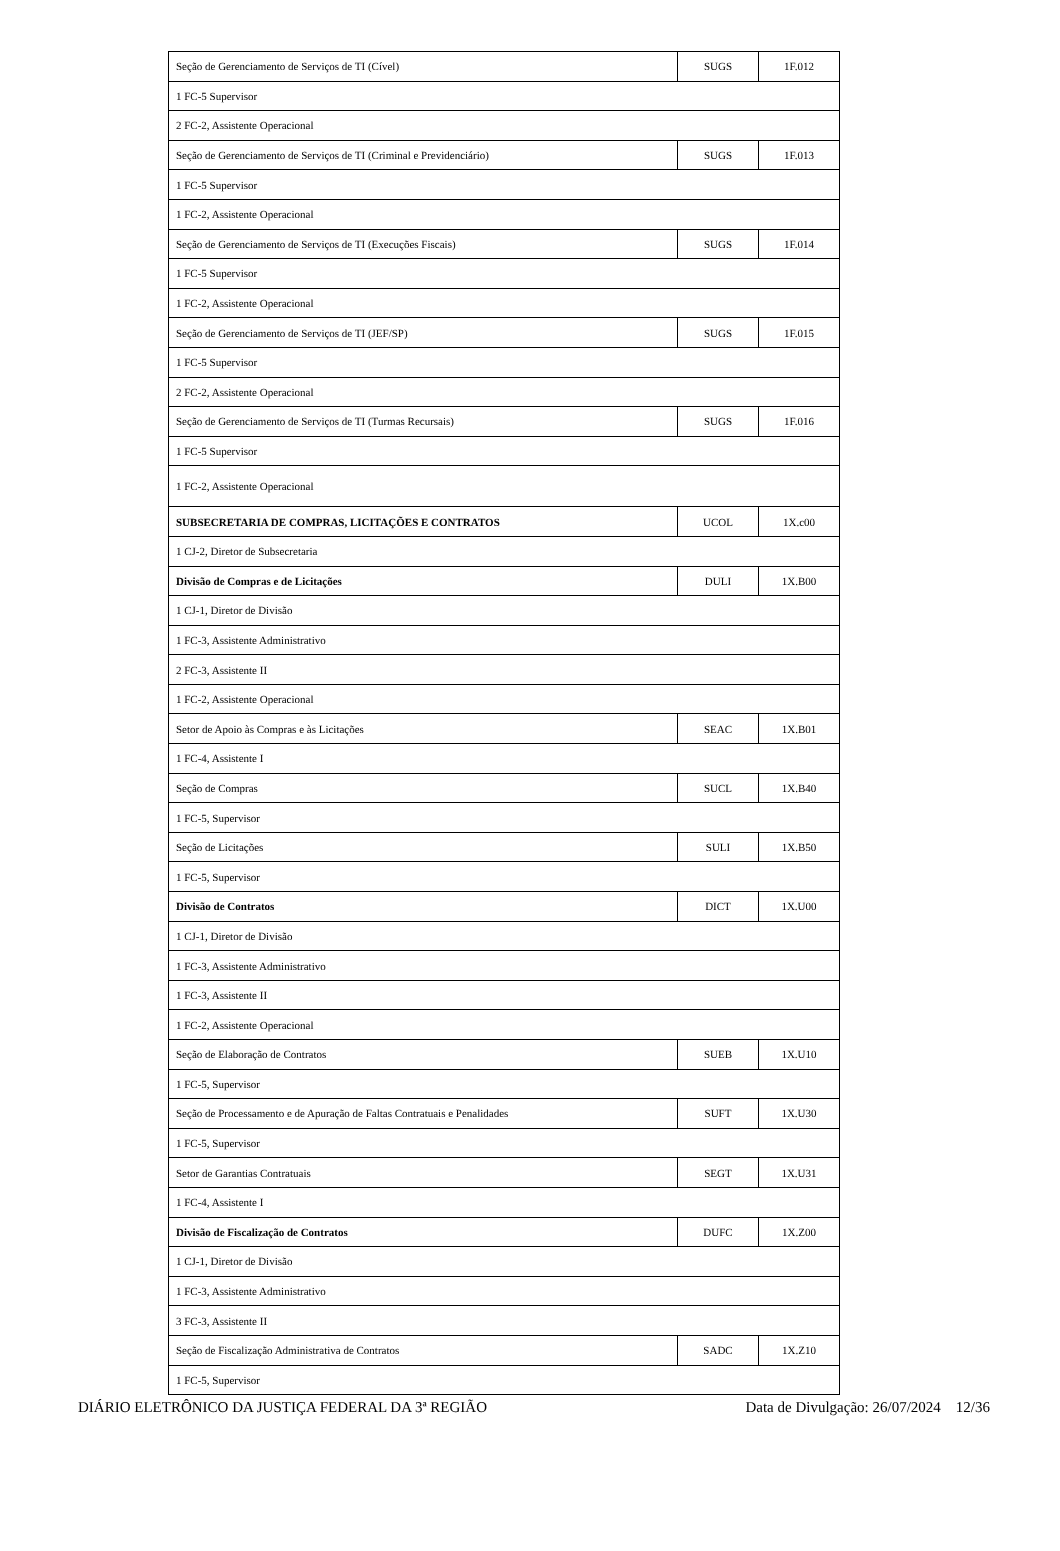| Seção de Gerenciamento de Serviços de TI (Cível) | SUGS | 1F.012 |
| 1 FC-5 Supervisor | | |
| 2 FC-2, Assistente Operacional | | |
| Seção de Gerenciamento de Serviços de TI (Criminal e Previdenciário) | SUGS | 1F.013 |
| 1 FC-5 Supervisor | | |
| 1 FC-2, Assistente Operacional | | |
| Seção de Gerenciamento de Serviços de TI (Execuções Fiscais) | SUGS | 1F.014 |
| 1 FC-5 Supervisor | | |
| 1 FC-2, Assistente Operacional | | |
| Seção de Gerenciamento de Serviços de TI (JEF/SP) | SUGS | 1F.015 |
| 1 FC-5 Supervisor | | |
| 2 FC-2, Assistente Operacional | | |
| Seção de Gerenciamento de Serviços de TI (Turmas Recursais) | SUGS | 1F.016 |
| 1 FC-5 Supervisor | | |
| 1 FC-2, Assistente Operacional | | |
| SUBSECRETARIA DE COMPRAS, LICITAÇÕES E CONTRATOS | UCOL | 1X.c00 |
| 1 CJ-2, Diretor de Subsecretaria | | |
| Divisão de Compras e de Licitações | DULI | 1X.B00 |
| 1 CJ-1, Diretor de Divisão | | |
| 1 FC-3, Assistente Administrativo | | |
| 2 FC-3, Assistente II | | |
| 1 FC-2, Assistente Operacional | | |
| Setor de Apoio às Compras e às Licitações | SEAC | 1X.B01 |
| 1 FC-4, Assistente I | | |
| Seção de Compras | SUCL | 1X.B40 |
| 1 FC-5, Supervisor | | |
| Seção de Licitações | SULI | 1X.B50 |
| 1 FC-5, Supervisor | | |
| Divisão de Contratos | DICT | 1X.U00 |
| 1 CJ-1, Diretor de Divisão | | |
| 1 FC-3, Assistente Administrativo | | |
| 1 FC-3, Assistente II | | |
| 1 FC-2, Assistente Operacional | | |
| Seção de Elaboração de Contratos | SUEB | 1X.U10 |
| 1 FC-5, Supervisor | | |
| Seção de Processamento e de Apuração de Faltas Contratuais e Penalidades | SUFT | 1X.U30 |
| 1 FC-5, Supervisor | | |
| Setor de Garantias Contratuais | SEGT | 1X.U31 |
| 1 FC-4, Assistente I | | |
| Divisão de Fiscalização de Contratos | DUFC | 1X.Z00 |
| 1 CJ-1, Diretor de Divisão | | |
| 1 FC-3, Assistente Administrativo | | |
| 3 FC-3, Assistente II | | |
| Seção de Fiscalização Administrativa de Contratos | SADC | 1X.Z10 |
| 1 FC-5, Supervisor | | |
DIÁRIO ELETRÔNICO DA JUSTIÇA FEDERAL DA 3ª REGIÃO Data de Divulgação: 26/07/2024 12/36